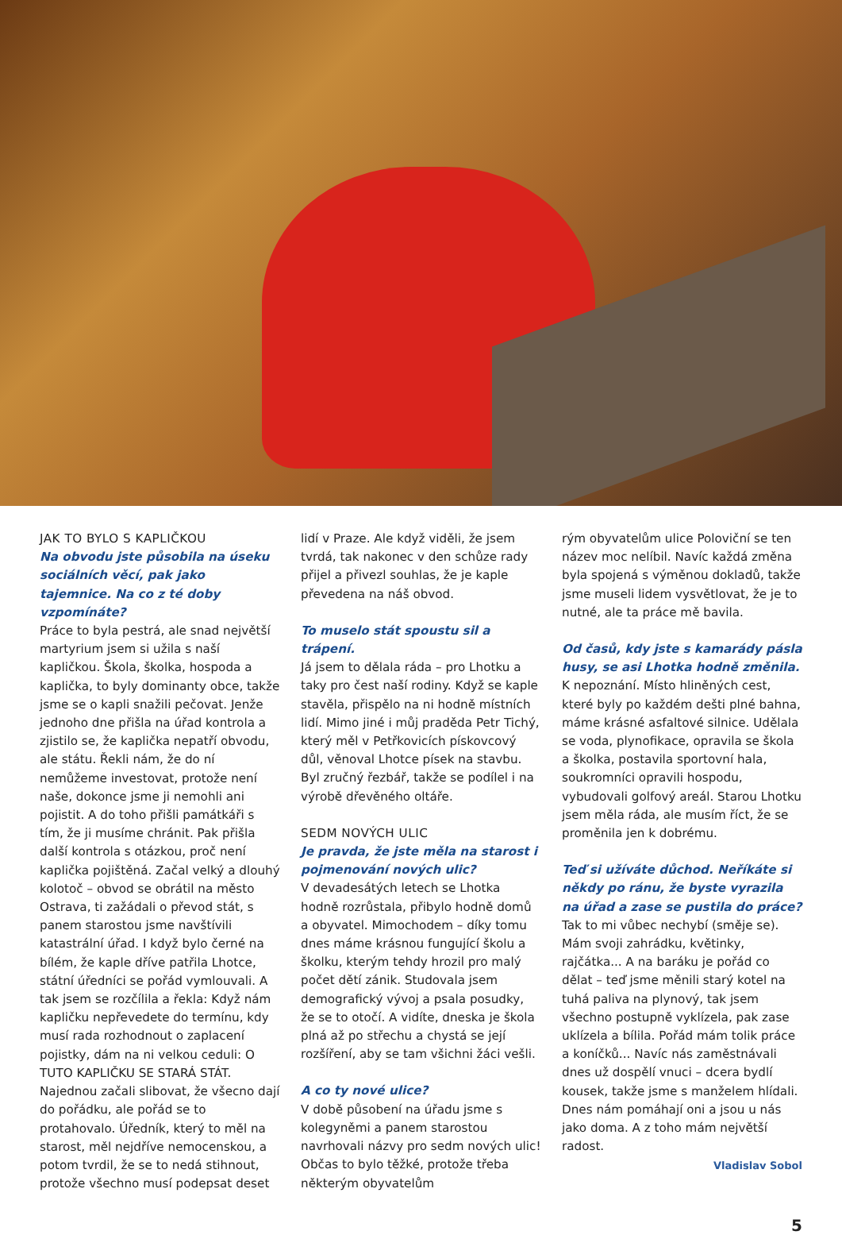JAK TO BYLO S KAPLIČKOU
Na obvodu jste působila na úseku sociálních věcí, pak jako tajemnice. Na co z té doby vzpomínáte?
Práce to byla pestrá, ale snad největší martyrium jsem si užila s naší kapličkou. Škola, školka, hospoda a kaplička, to byly dominanty obce, takže jsme se o kapli snažili pečovat. Jenže jednoho dne přišla na úřad kontrola a zjistilo se, že kaplička nepatří obvodu, ale státu. Řekli nám, že do ní nemůžeme investovat, protože není naše, dokonce jsme ji nemohli ani pojistit. A do toho přišli památkáři s tím, že ji musíme chránit. Pak přišla další kontrola s otázkou, proč není kaplička pojištěná. Začal velký a dlouhý kolotoč – obvod se obrátil na město Ostrava, ti zažádali o převod stát, s panem starostou jsme navštívili katastrální úřad. I když bylo černé na bílém, že kaple dříve patřila Lhotce, státní úředníci se pořád vymlouvali. A tak jsem se rozčílila a řekla: Když nám kapličku nepřevedete do termínu, kdy musí rada rozhodnout o zaplacení pojistky, dám na ni velkou ceduli: O TUTO KAPLIČKU SE STARÁ STÁT. Najednou začali slibovat, že všecno dají do pořádku, ale pořád se to protahovalo. Úředník, který to měl na starost, měl nejdříve nemocenskou, a potom tvrdil, že se to nedá stihnout, protože všechno musí podepsat deset
lidí v Praze. Ale když viděli, že jsem tvrdá, tak nakonec v den schůze rady přijel a přivezl souhlas, že je kaple převedena na náš obvod.
To muselo stát spoustu sil a trápení.
Já jsem to dělala ráda – pro Lhotku a taky pro čest naší rodiny. Když se kaple stavěla, přispělo na ni hodně místních lidí. Mimo jiné i můj praděda Petr Tichý, který měl v Petřkovicích pískovcový důl, věnoval Lhotce písek na stavbu. Byl zručný řezbář, takže se podílel i na výrobě dřevěného oltáře.
SEDM NOVÝCH ULIC
Je pravda, že jste měla na starost i pojmenování nových ulic?
V devadesátých letech se Lhotka hodně rozrůstala, přibylo hodně domů a obyvatel. Mimochodem – díky tomu dnes máme krásnou fungující školu a školku, kterým tehdy hrozil pro malý počet dětí zánik. Studovala jsem demografický vývoj a psala posudky, že se to otočí. A vidíte, dneska je škola plná až po střechu a chystá se její rozšíření, aby se tam všichni žáci vešli.
A co ty nové ulice?
V době působení na úřadu jsme s kolegyněmi a panem starostou navrhovali názvy pro sedm nových ulic! Občas to bylo těžké, protože třeba některým obyvatelům
rým obyvatelům ulice Poloviční se ten název moc nelíbil. Navíc každá změna byla spojená s výměnou dokladů, takže jsme museli lidem vysvětlovat, že je to nutné, ale ta práce mě bavila.
Od časů, kdy jste s kamarády pásla husy, se asi Lhotka hodně změnila.
K nepoznání. Místo hliněných cest, které byly po každém dešti plné bahna, máme krásné asfaltové silnice. Udělala se voda, plynofikace, opravila se škola a školka, postavila sportovní hala, soukromníci opravili hospodu, vybudovali golfový areál. Starou Lhotku jsem měla ráda, ale musím říct, že se proměnila jen k dobrému.
Teď si užíváte důchod. Neříkáte si někdy po ránu, že byste vyrazila na úřad a zase se pustila do práce?
Tak to mi vůbec nechybí (směje se). Mám svoji zahrádku, květinky, rajčátka... A na baráku je pořád co dělat – teď jsme měnili starý kotel na tuhá paliva na plynový, tak jsem všechno postupně vyklízela, pak zase uklízela a bílila. Pořád mám tolik práce a koníčků... Navíc nás zaměstnávali dnes už dospělí vnuci – dcera bydlí kousek, takže jsme s manželem hlídali. Dnes nám pomáhají oni a jsou u nás jako doma. A z toho mám největší radost.
Vladislav Sobol
5